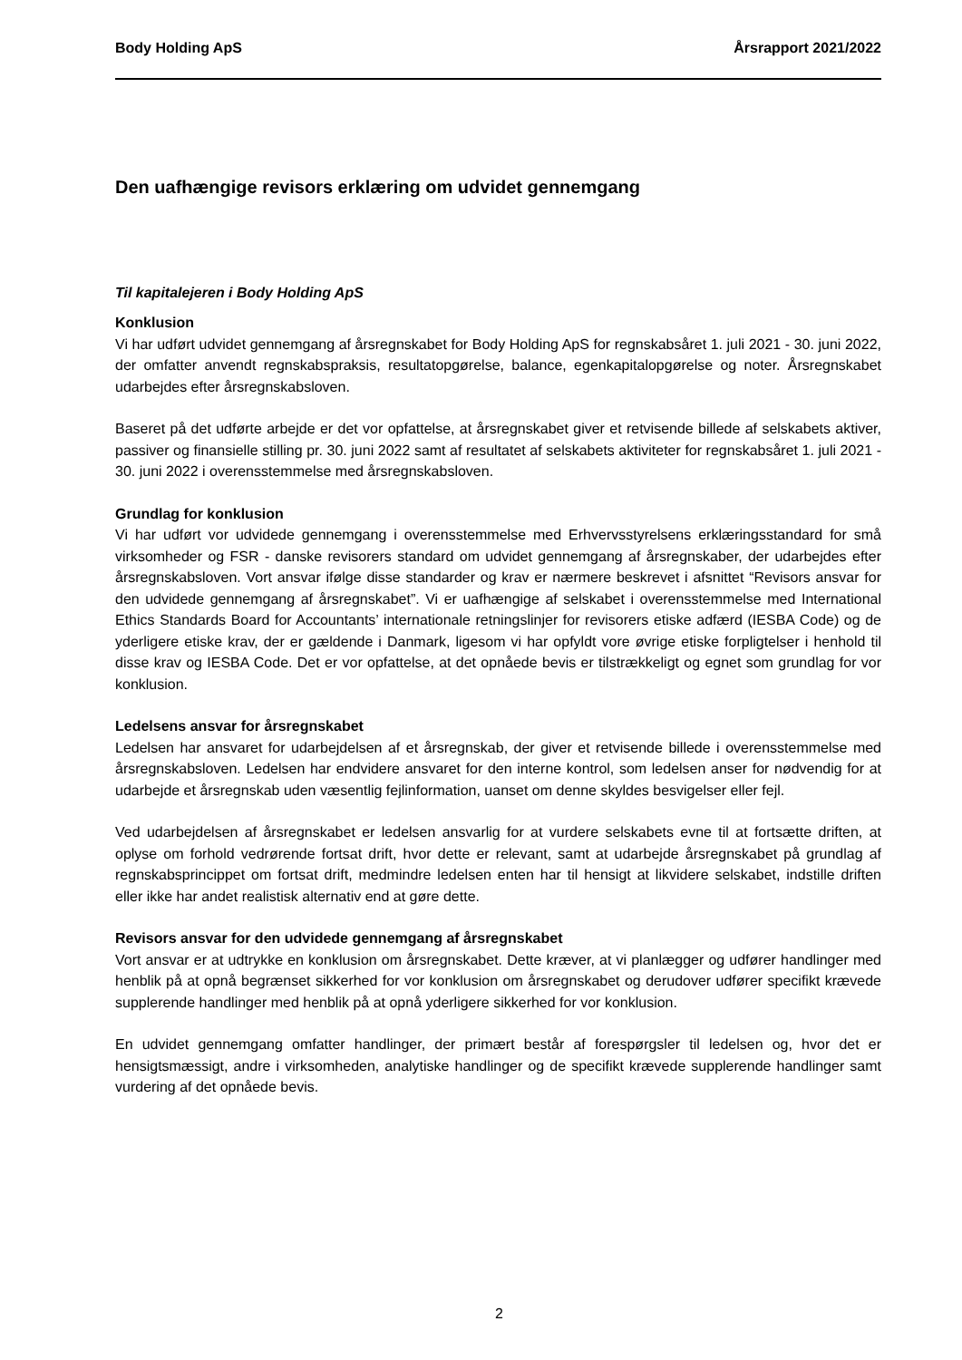Body Holding ApS Årsrapport 2021/2022
Den uafhængige revisors erklæring om udvidet gennemgang
Til kapitalejeren i Body Holding ApS
Konklusion
Vi har udført udvidet gennemgang af årsregnskabet for Body Holding ApS for regnskabsåret 1. juli 2021 - 30. juni 2022, der omfatter anvendt regnskabspraksis, resultatopgørelse, balance, egenkapitalopgørelse og noter. Årsregnskabet udarbejdes efter årsregnskabsloven.
Baseret på det udførte arbejde er det vor opfattelse, at årsregnskabet giver et retvisende billede af selskabets aktiver, passiver og finansielle stilling pr. 30. juni 2022 samt af resultatet af selskabets aktiviteter for regnskabsåret 1. juli 2021 - 30. juni 2022 i overensstemmelse med årsregnskabsloven.
Grundlag for konklusion
Vi har udført vor udvidede gennemgang i overensstemmelse med Erhvervsstyrelsens erklæringsstandard for små virksomheder og FSR - danske revisorers standard om udvidet gennemgang af årsregnskaber, der udarbejdes efter årsregnskabsloven. Vort ansvar ifølge disse standarder og krav er nærmere beskrevet i afsnittet “Revisors ansvar for den udvidede gennemgang af årsregnskabet”. Vi er uafhængige af selskabet i overensstemmelse med International Ethics Standards Board for Accountants’ internationale retningslinjer for revisorers etiske adfærd (IESBA Code) og de yderligere etiske krav, der er gældende i Danmark, ligesom vi har opfyldt vore øvrige etiske forpligtelser i henhold til disse krav og IESBA Code. Det er vor opfattelse, at det opnåede bevis er tilstrækkeligt og egnet som grundlag for vor konklusion.
Ledelsens ansvar for årsregnskabet
Ledelsen har ansvaret for udarbejdelsen af et årsregnskab, der giver et retvisende billede i overensstemmelse med årsregnskabsloven. Ledelsen har endvidere ansvaret for den interne kontrol, som ledelsen anser for nødvendig for at udarbejde et årsregnskab uden væsentlig fejlinformation, uanset om denne skyldes besvigelser eller fejl.
Ved udarbejdelsen af årsregnskabet er ledelsen ansvarlig for at vurdere selskabets evne til at fortsætte driften, at oplyse om forhold vedrørende fortsat drift, hvor dette er relevant, samt at udarbejde årsregnskabet på grundlag af regnskabsprincippet om fortsat drift, medmindre ledelsen enten har til hensigt at likvidere selskabet, indstille driften eller ikke har andet realistisk alternativ end at gøre dette.
Revisors ansvar for den udvidede gennemgang af årsregnskabet
Vort ansvar er at udtrykke en konklusion om årsregnskabet. Dette kræver, at vi planlægger og udfører handlinger med henblik på at opnå begrænset sikkerhed for vor konklusion om årsregnskabet og derudover udfører specifikt krævede supplerende handlinger med henblik på at opnå yderligere sikkerhed for vor konklusion.
En udvidet gennemgang omfatter handlinger, der primært består af forespørgsler til ledelsen og, hvor det er hensigtsmæssigt, andre i virksomheden, analytiske handlinger og de specifikt krævede supplerende handlinger samt vurdering af det opnåede bevis.
2